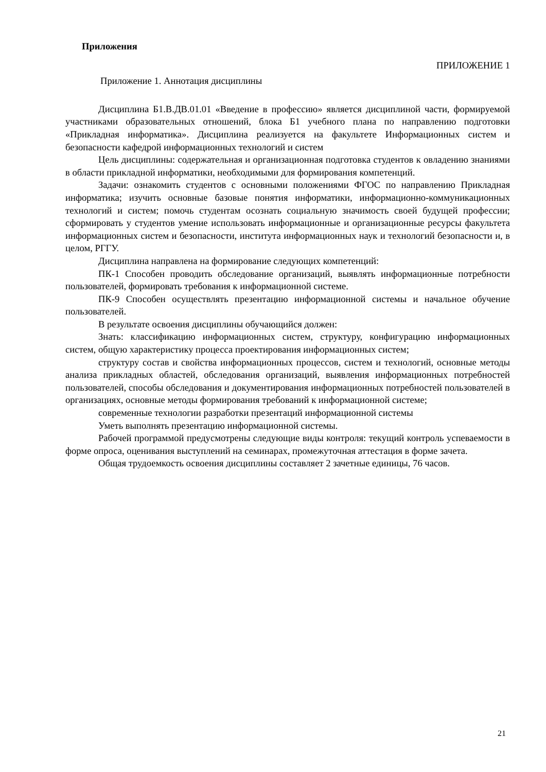Приложения
ПРИЛОЖЕНИЕ 1
Приложение 1. Аннотация дисциплины
Дисциплина Б1.В.ДВ.01.01 «Введение в профессию» является дисциплиной части, формируемой участниками образовательных отношений, блока Б1 учебного плана по направлению подготовки «Прикладная информатика». Дисциплина реализуется на факультете Информационных систем и безопасности кафедрой информационных технологий и систем
Цель дисциплины: содержательная и организационная подготовка студентов к овладению знаниями в области прикладной информатики, необходимыми для формирования компетенций.
Задачи: ознакомить студентов с основными положениями ФГОС по направлению Прикладная информатика; изучить основные базовые понятия информатики, информационно-коммуникационных технологий и систем; помочь студентам осознать социальную значимость своей будущей профессии; сформировать у студентов умение использовать информационные и организационные ресурсы факультета информационных систем и безопасности, института информационных наук и технологий безопасности и, в целом, РГГУ.
Дисциплина направлена на формирование следующих компетенций:
ПК-1 Способен проводить обследование организаций, выявлять информационные потребности пользователей, формировать требования к информационной системе.
ПК-9 Способен осуществлять презентацию информационной системы и начальное обучение пользователей.
В результате освоения дисциплины обучающийся должен:
Знать: классификацию информационных систем, структуру, конфигурацию информационных систем, общую характеристику процесса проектирования информационных систем;
структуру состав и свойства информационных процессов, систем и технологий, основные методы анализа прикладных областей, обследования организаций, выявления информационных потребностей пользователей, способы обследования и документирования информационных потребностей пользователей в организациях, основные методы формирования требований к информационной системе;
современные технологии разработки презентаций информационной системы
Уметь выполнять презентацию информационной системы.
Рабочей программой предусмотрены следующие виды контроля: текущий контроль успеваемости в форме опроса, оценивания выступлений на семинарах, промежуточная аттестация в форме зачета.
Общая трудоемкость освоения дисциплины составляет 2 зачетные единицы, 76 часов.
21